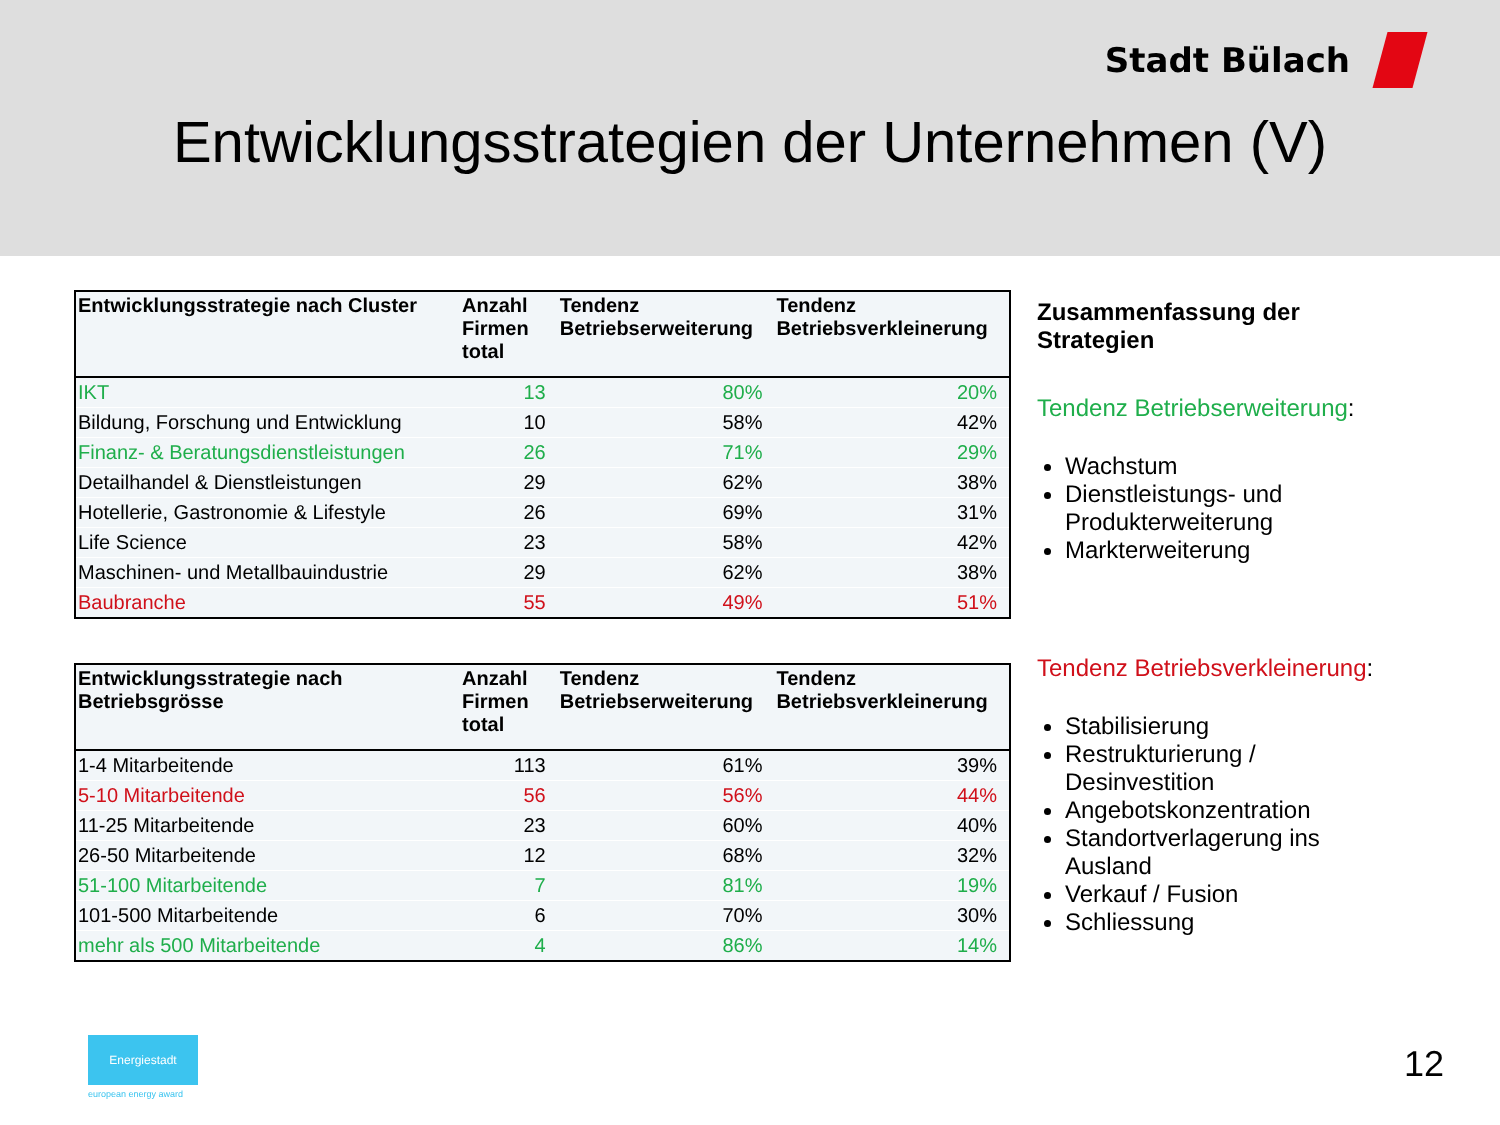Stadt Bülach
Entwicklungsstrategien der Unternehmen (V)
| Entwicklungsstrategie nach Cluster | Anzahl Firmen total | Tendenz Betriebserweiterung | Tendenz Betriebsverkleinerung |
| --- | --- | --- | --- |
| IKT | 13 | 80% | 20% |
| Bildung, Forschung und Entwicklung | 10 | 58% | 42% |
| Finanz- & Beratungsdienstleistungen | 26 | 71% | 29% |
| Detailhandel & Dienstleistungen | 29 | 62% | 38% |
| Hotellerie, Gastronomie & Lifestyle | 26 | 69% | 31% |
| Life Science | 23 | 58% | 42% |
| Maschinen- und Metallbauindustrie | 29 | 62% | 38% |
| Baubranche | 55 | 49% | 51% |
| Entwicklungsstrategie nach Betriebsgrösse | Anzahl Firmen total | Tendenz Betriebserweiterung | Tendenz Betriebsverkleinerung |
| --- | --- | --- | --- |
| 1-4 Mitarbeitende | 113 | 61% | 39% |
| 5-10 Mitarbeitende | 56 | 56% | 44% |
| 11-25 Mitarbeitende | 23 | 60% | 40% |
| 26-50 Mitarbeitende | 12 | 68% | 32% |
| 51-100 Mitarbeitende | 7 | 81% | 19% |
| 101-500 Mitarbeitende | 6 | 70% | 30% |
| mehr als 500 Mitarbeitende | 4 | 86% | 14% |
Zusammenfassung der Strategien
Tendenz Betriebserweiterung:
Wachstum
Dienstleistungs- und Produkterweiterung
Markterweiterung
Tendenz Betriebsverkleinerung:
Stabilisierung
Restrukturierung / Desinvestition
Angebotskonzentration
Standortverlagerung ins Ausland
Verkauf / Fusion
Schliessung
Energiestadt
european energy award
12